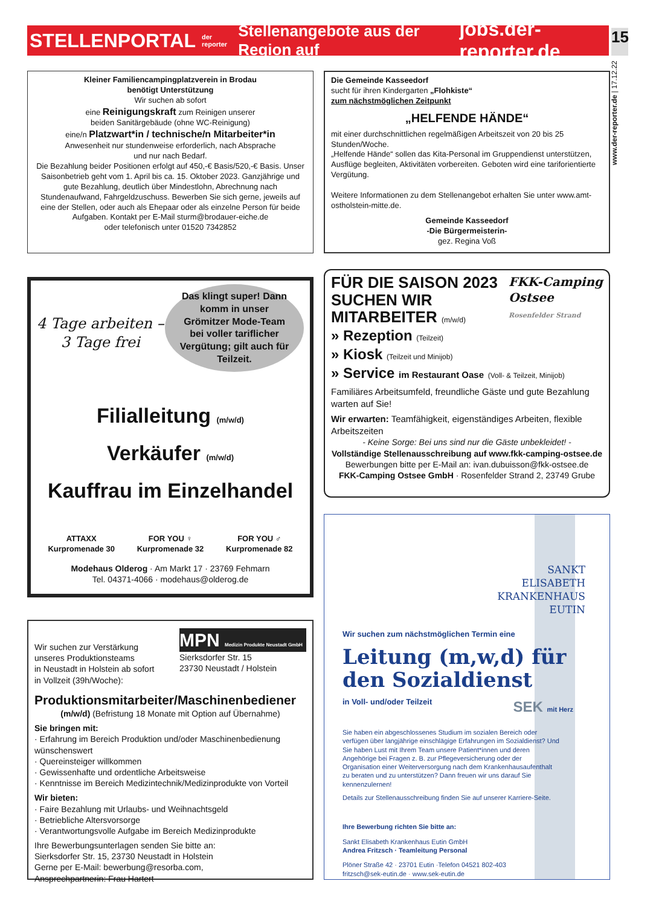STELLENPORTAL der reporter Stellenangebote aus der Region auf jobs.der-reporter.de
15
www.der-reporter.de | 17.12.22
Kleiner Familiencampingplatzverein in Brodau
benötigt Unterstützung
Wir suchen ab sofort
eine Reinigungskraft zum Reinigen unserer
beiden Sanitärgebäude (ohne WC-Reinigung)
eine/n Platzwart*in / technische/n Mitarbeiter*in
Anwesenheit nur stundenweise erforderlich, nach Absprache
und nur nach Bedarf.
Die Bezahlung beider Positionen erfolgt auf 450,-€ Basis/520,-€ Basis. Unser Saisonbetrieb geht vom 1. April bis ca. 15. Oktober 2023. Ganzjährige und gute Bezahlung, deutlich über Mindestlohn, Abrechnung nach Stundenaufwand, Fahrgeldzuschuss. Bewerben Sie sich gerne, jeweils auf eine der Stellen, oder auch als Ehepaar oder als einzelne Person für beide Aufgaben. Kontakt per E-Mail sturm@brodauer-eiche.de
oder telefonisch unter 01520 7342852
Die Gemeinde Kasseedorf
sucht für ihren Kindergarten „Flohkiste“
zum nächstmöglichen Zeitpunkt
„HELFENDE HÄNDE“
mit einer durchschnittlichen regelmäßigen Arbeitszeit von 20 bis 25 Stunden/Woche.
„Helfende Hände“ sollen das Kita-Personal im Gruppendienst unterstützen, Ausflüge begleiten, Aktivitäten vorbereiten. Geboten wird eine tariforientierte Vergütung.
Weitere Informationen zu dem Stellenangebot erhalten Sie unter www.amt-ostholstein-mitte.de.
Gemeinde Kasseedorf
-Die Bürgermeisterin-
gez. Regina Voß
4 Tage arbeiten –
3 Tage frei
Das klingt super! Dann komm in unser Grömitzer Mode-Team bei voller tariflicher Vergütung; gilt auch für Teilzeit.
Filialleitung (m/w/d)
Verkäufer (m/w/d)
Kauffrau im Einzelhandel
ATTAXX
Kurpromenade 30
FOR YOU ♀
Kurpromenade 32
FOR YOU ♂
Kurpromenade 82
Modehaus Olderog · Am Markt 17 · 23769 Fehmarn
Tel. 04371-4066 · modehaus@olderog.de
FÜR DIE SAISON 2023
SUCHEN WIR
MITARBEITER (m/w/d)
FKK-Camping
Ostsee
Rosenfelder Strand
» Rezeption (Teilzeit)
» Kiosk (Teilzeit und Minijob)
» Service im Restaurant Oase (Voll- & Teilzeit, Minijob)
Familiäres Arbeitsumfeld, freundliche Gäste und gute Bezahlung warten auf Sie!
Wir erwarten: Teamfähigkeit, eigenständiges Arbeiten, flexible Arbeitszeiten
- Keine Sorge: Bei uns sind nur die Gäste unbekleidet! -
Vollständige Stellenausschreibung auf www.fkk-camping-ostsee.de
Bewerbungen bitte per E-Mail an: ivan.dubuisson@fkk-ostsee.de
FKK-Camping Ostsee GmbH · Rosenfelder Strand 2, 23749 Grube
Wir suchen zur Verstärkung
unseres Produktionsteams
in Neustadt in Holstein ab sofort
in Vollzeit (39h/Woche):
MPN Medizin Produkte Neustadt GmbH
Sierksdorfer Str. 15
23730 Neustadt / Holstein
Produktionsmitarbeiter/Maschinenbediener
(m/w/d) (Befristung 18 Monate mit Option auf Übernahme)
Sie bringen mit:
· Erfahrung im Bereich Produktion und/oder Maschinenbedienung wünschenswert
· Quereinsteiger willkommen
· Gewissenhafte und ordentliche Arbeitsweise
· Kenntnisse im Bereich Medizintechnik/Medizinprodukte von Vorteil
Wir bieten:
· Faire Bezahlung mit Urlaubs- und Weihnachtsgeld
· Betriebliche Altersvorsorge
· Verantwortungsvolle Aufgabe im Bereich Medizinprodukte
Ihre Bewerbungsunterlagen senden Sie bitte an:
Sierksdorfer Str. 15, 23730 Neustadt in Holstein
Gerne per E-Mail: bewerbung@resorba.com,
Ansprechpartnerin: Frau Hartert
SANKT
ELISABETH
KRANKENHAUS
EUTIN
Wir suchen zum nächstmöglichen Termin eine
Leitung (m,w,d) für
den Sozialdienst
in Voll- und/oder Teilzeit SEK mit Herz
Sie haben ein abgeschlossenes Studium im sozialen Bereich oder verfügen über langjährige einschlägige Erfahrungen im Sozialdienst? Und Sie haben Lust mit Ihrem Team unsere Patient*innen und deren Angehörige bei Fragen z. B. zur Pflegeversicherung oder der Organisation einer Weiterversorgung nach dem Krankenhausaufenthalt zu beraten und zu unterstützen? Dann freuen wir uns darauf Sie kennenzulernen!
Details zur Stellenausschreibung finden Sie auf unserer Karriere-Seite.
Ihre Bewerbung richten Sie bitte an:
Sankt Elisabeth Krankenhaus Eutin GmbH
Andrea Fritzsch · Teamleitung Personal
Plöner Straße 42 · 23701 Eutin ·Telefon 04521 802-403
fritzsch@sek-eutin.de · www.sek-eutin.de